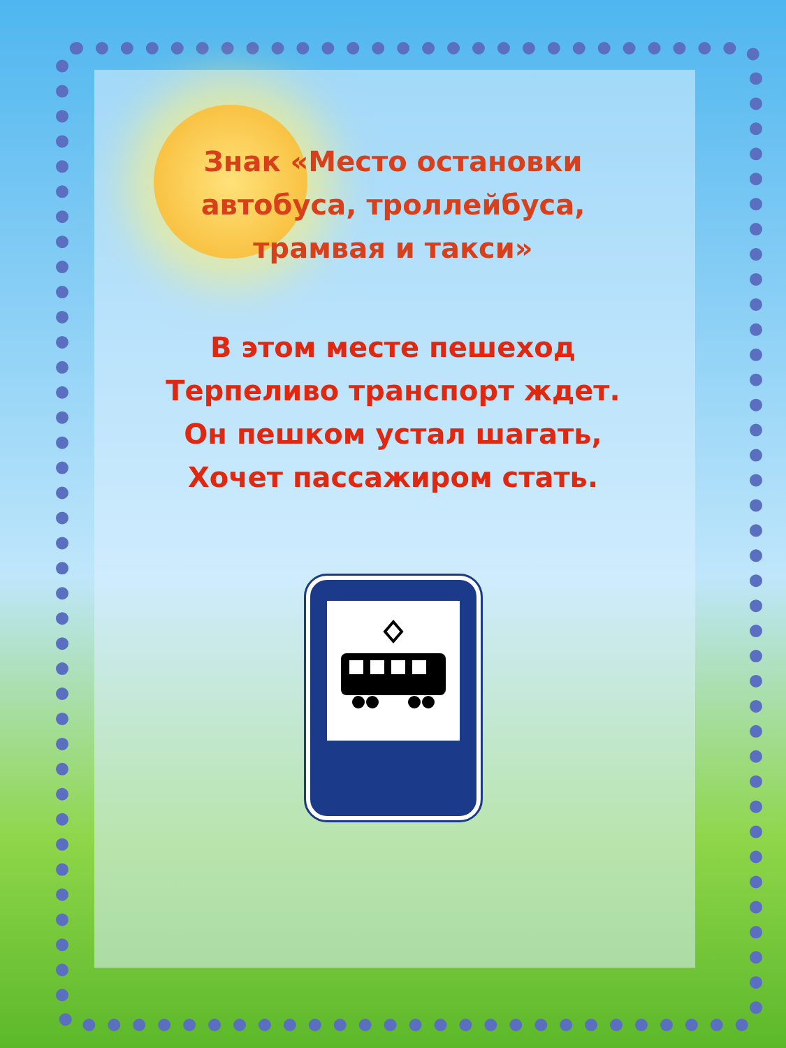Знак «Место остановки автобуса, троллейбуса, трамвая и такси»
В этом месте пешеход
Терпеливо транспорт ждет.
Он пешком устал шагать,
Хочет пассажиром стать.